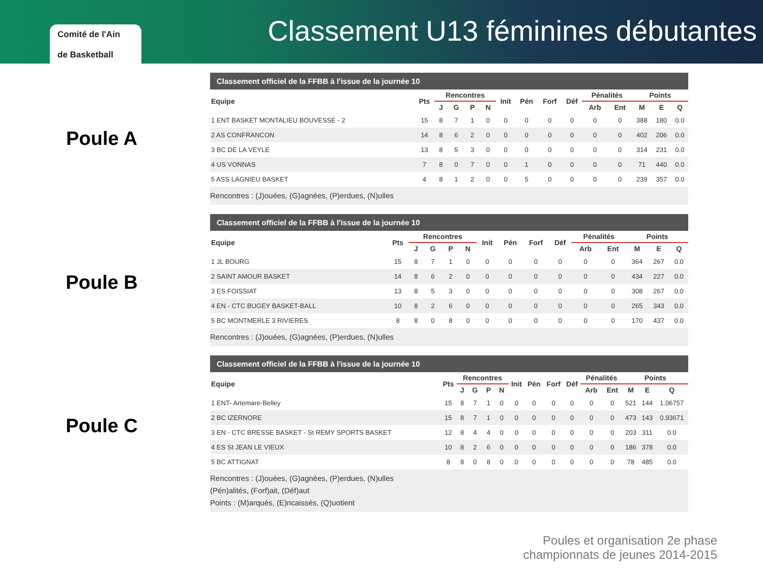Comité de l'Ain
de Basketball
Classement U13 féminines débutantes
Poule A
Poule B
Poule C
Classement officiel de la FFBB à l'issue de la journée 10
| Equipe | Pts | Rencontres | | | | Init | Pén | Forf | Déf | Pénalités | | Points | | |
| --- | --- | --- | --- | --- | --- | --- | --- | --- | --- | --- | --- | --- | --- | --- |
| | | J | G | P | N | | | | | Arb | Ent | M | E | Q |
| 1 ENT BASKET MONTALIEU BOUVESSE - 2 | 15 | 8 | 7 | 1 | 0 | 0 | 0 | 0 | 0 | 0 | 0 | 388 | 180 | 0.0 |
| 2 AS CONFRANCON | 14 | 8 | 6 | 2 | 0 | 0 | 0 | 0 | 0 | 0 | 0 | 402 | 206 | 0.0 |
| 3 BC DE LA VEYLE | 13 | 8 | 5 | 3 | 0 | 0 | 0 | 0 | 0 | 0 | 0 | 314 | 231 | 0.0 |
| 4 US VONNAS | 7 | 8 | 0 | 7 | 0 | 0 | 1 | 0 | 0 | 0 | 0 | 71 | 440 | 0.0 |
| 5 ASS LAGNIEU BASKET | 4 | 8 | 1 | 2 | 0 | 0 | 5 | 0 | 0 | 0 | 0 | 239 | 357 | 0.0 |
Rencontres : (J)ouées, (G)agnées, (P)erdues, (N)ulles
Classement officiel de la FFBB à l'issue de la journée 10
| Equipe | Pts | Rencontres | | | | Init | Pén | Forf | Déf | Pénalités | | Points | | |
| --- | --- | --- | --- | --- | --- | --- | --- | --- | --- | --- | --- | --- | --- | --- |
| | | J | G | P | N | | | | | Arb | Ent | M | E | Q |
| 1 JL BOURG | 15 | 8 | 7 | 1 | 0 | 0 | 0 | 0 | 0 | 0 | 0 | 364 | 267 | 0.0 |
| 2 SAINT AMOUR BASKET | 14 | 8 | 6 | 2 | 0 | 0 | 0 | 0 | 0 | 0 | 0 | 434 | 227 | 0.0 |
| 3 ES FOISSIAT | 13 | 8 | 5 | 3 | 0 | 0 | 0 | 0 | 0 | 0 | 0 | 308 | 267 | 0.0 |
| 4 EN - CTC BUGEY BASKET-BALL | 10 | 8 | 2 | 6 | 0 | 0 | 0 | 0 | 0 | 0 | 0 | 265 | 343 | 0.0 |
| 5 BC MONTMERLE 3 RIVIERES | 8 | 8 | 0 | 8 | 0 | 0 | 0 | 0 | 0 | 0 | 0 | 170 | 437 | 0.0 |
Rencontres : (J)ouées, (G)agnées, (P)erdues, (N)ulles
Classement officiel de la FFBB à l'issue de la journée 10
| Equipe | Pts | Rencontres | | | | Init | Pén | Forf | Déf | Pénalités | | Points | | |
| --- | --- | --- | --- | --- | --- | --- | --- | --- | --- | --- | --- | --- | --- | --- |
| | | J | G | P | N | | | | | Arb | Ent | M | E | Q |
| 1 ENT- Artemare-Belley | 15 | 8 | 7 | 1 | 0 | 0 | 0 | 0 | 0 | 0 | 0 | 521 | 144 | 1.06757 |
| 2 BC IZERNORE | 15 | 8 | 7 | 1 | 0 | 0 | 0 | 0 | 0 | 0 | 0 | 473 | 143 | 0.93671 |
| 3 EN - CTC BRESSE BASKET - St REMY SPORTS BASKET | 12 | 8 | 4 | 4 | 0 | 0 | 0 | 0 | 0 | 0 | 0 | 203 | 311 | 0.0 |
| 4 ES St JEAN LE VIEUX | 10 | 8 | 2 | 6 | 0 | 0 | 0 | 0 | 0 | 0 | 0 | 186 | 378 | 0.0 |
| 5 BC ATTIGNAT | 8 | 8 | 0 | 8 | 0 | 0 | 0 | 0 | 0 | 0 | 0 | 78 | 485 | 0.0 |
Rencontres : (J)ouées, (G)agnées, (P)erdues, (N)ulles
(Pén)alités, (Forf)ait, (Déf)aut
Points : (M)arqués, (E)ncaissés, (Q)uotient
Poules et organisation 2e phase
championnats de jeunes 2014-2015